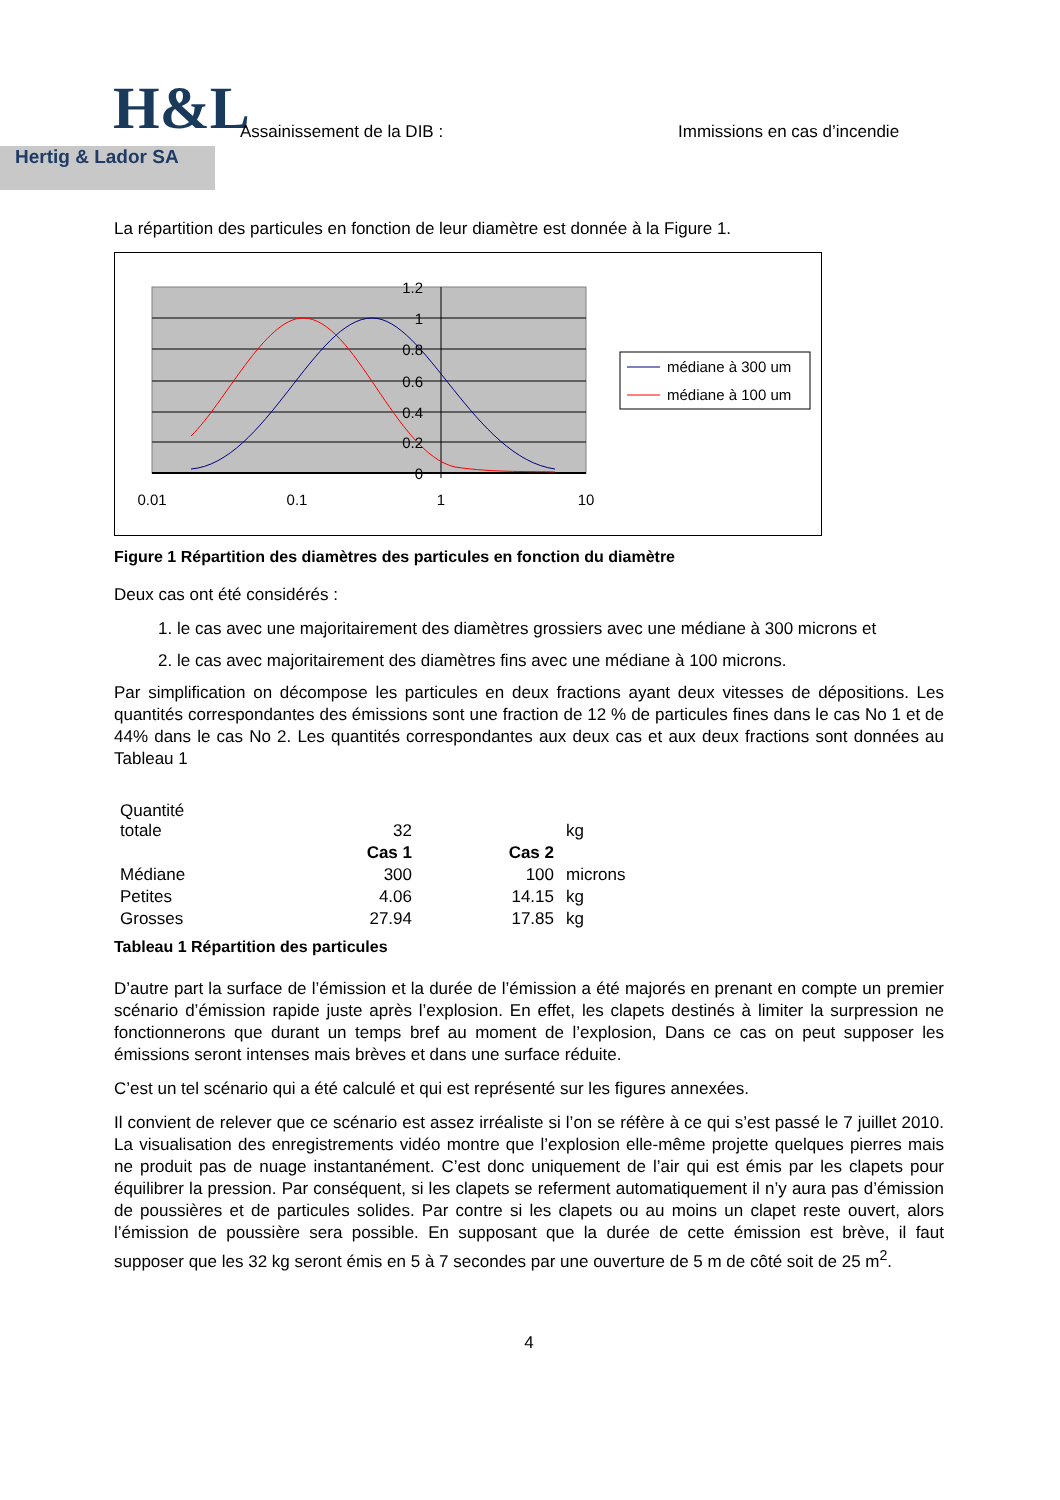H&L
Hertig & Lador SA
Assainissement de la DIB : Immissions en cas d’incendie
La répartition des particules en fonction de leur diamètre est donnée à la Figure 1.
1.2
1
0.8
0.6
0.4
0.2
0
0.01
0.1
1
10
médiane à 300 um
médiane à 100 um
Figure 1 Répartition des diamètres des particules en fonction du diamètre
Deux cas ont été considérés :
1. le cas avec une majoritairement des diamètres grossiers avec une médiane à 300 microns et
2. le cas avec majoritairement des diamètres fins avec une médiane à 100 microns.
Par simplification on décompose les particules en deux fractions ayant deux vitesses de dépositions. Les quantités correspondantes des émissions sont une fraction de 12 % de particules fines dans le cas No 1 et de 44% dans le cas No 2. Les quantités correspondantes aux deux cas et aux deux fractions sont données au Tableau 1
| Quantité totale | 32 | | kg |
| | Cas 1 | Cas 2 | |
| Médiane | 300 | 100 | microns |
| Petites | 4.06 | 14.15 | kg |
| Grosses | 27.94 | 17.85 | kg |
Tableau 1 Répartition des particules
D’autre part la surface de l’émission et la durée de l’émission a été majorés en prenant en compte un premier scénario d’émission rapide juste après l’explosion. En effet, les clapets destinés à limiter la surpression ne fonctionnerons que durant un temps bref au moment de l’explosion, Dans ce cas on peut supposer les émissions seront intenses mais brèves et dans une surface réduite.
C’est un tel scénario qui a été calculé et qui est représenté sur les figures annexées.
Il convient de relever que ce scénario est assez irréaliste si l’on se réfère à ce qui s’est passé le 7 juillet 2010. La visualisation des enregistrements vidéo montre que l’explosion elle-même projette quelques pierres mais ne produit pas de nuage instantanément. C’est donc uniquement de l’air qui est émis par les clapets pour équilibrer la pression. Par conséquent, si les clapets se referment automatiquement il n’y aura pas d’émission de poussières et de particules solides. Par contre si les clapets ou au moins un clapet reste ouvert, alors l’émission de poussière sera possible. En supposant que la durée de cette émission est brève, il faut supposer que les 32 kg seront émis en 5 à 7 secondes par une ouverture de 5 m de côté soit de 25 m<sup>2</sup>.
4